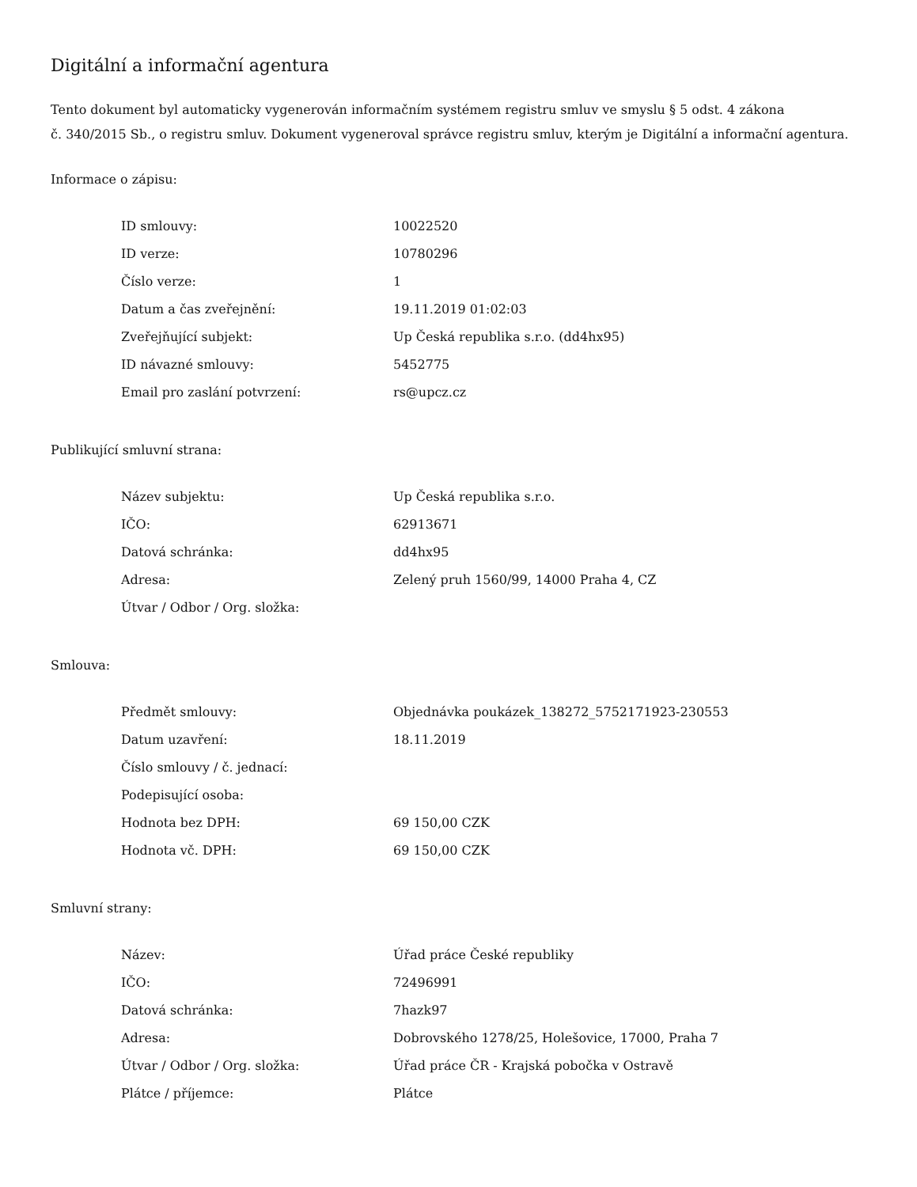Digitální a informační agentura
Tento dokument byl automaticky vygenerován informačním systémem registru smluv ve smyslu § 5 odst. 4 zákona
č. 340/2015 Sb., o registru smluv. Dokument vygeneroval správce registru smluv, kterým je Digitální a informační agentura.
Informace o zápisu:
| ID smlouvy: | 10022520 |
| ID verze: | 10780296 |
| Číslo verze: | 1 |
| Datum a čas zveřejnění: | 19.11.2019 01:02:03 |
| Zveřejňující subjekt: | Up Česká republika s.r.o. (dd4hx95) |
| ID návazné smlouvy: | 5452775 |
| Email pro zaslání potvrzení: | rs@upcz.cz |
Publikující smluvní strana:
| Název subjektu: | Up Česká republika s.r.o. |
| IČO: | 62913671 |
| Datová schránka: | dd4hx95 |
| Adresa: | Zelený pruh 1560/99, 14000 Praha 4, CZ |
| Útvar / Odbor / Org. složka: | |
Smlouva:
| Předmět smlouvy: | Objednávka poukázek_138272_5752171923-230553 |
| Datum uzavření: | 18.11.2019 |
| Číslo smlouvy / č. jednací: | |
| Podepisující osoba: | |
| Hodnota bez DPH: | 69 150,00 CZK |
| Hodnota vč. DPH: | 69 150,00 CZK |
Smluvní strany:
| Název: | Úřad práce České republiky |
| IČO: | 72496991 |
| Datová schránka: | 7hazk97 |
| Adresa: | Dobrovského 1278/25, Holešovice, 17000, Praha 7 |
| Útvar / Odbor / Org. složka: | Úřad práce ČR - Krajská pobočka v Ostravě |
| Plátce / příjemce: | Plátce |